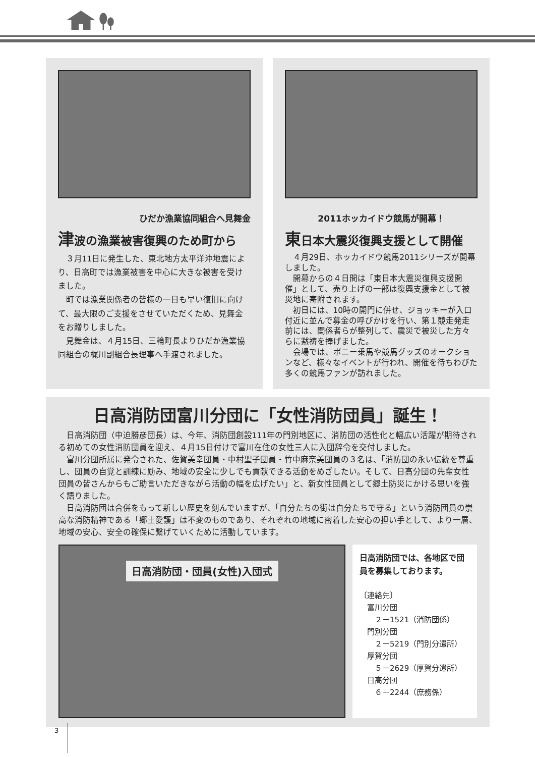ひだか漁業協同組合へ見舞金
津波の漁業被害復興のため町から
３月11日に発生した、東北地方太平洋沖地震により、日高町では漁業被害を中心に大きな被害を受けました。
町では漁業関係者の皆様の一日も早い復旧に向けて、最大限のご支援をさせていただくため、見舞金をお贈りしました。
見舞金は、４月15日、三輪町長よりひだか漁業協同組合の梶川副組合長理事へ手渡されました。
2011ホッカイドウ競馬が開幕！
東日本大震災復興支援として開催
４月29日、ホッカイドウ競馬2011シリーズが開幕しました。
開幕からの４日間は「東日本大震災復興支援開催」として、売り上げの一部は復興支援金として被災地に寄附されます。
初日には、10時の開門に併せ、ジョッキーが入口付近に並んで募金の呼びかけを行い、第１競走発走前には、関係者らが整列して、震災で被災した方々らに黙祷を捧げました。
会場では、ポニー乗馬や競馬グッズのオークションなど、様々なイベントが行われ、開催を待ちわびた多くの競馬ファンが訪れました。
日高消防団富川分団に「女性消防団員」誕生！
日高消防団（中迫勝彦団長）は、今年、消防団創設111年の門別地区に、消防団の活性化と幅広い活躍が期待される初めての女性消防団員を迎え、４月15日付けで富川在住の女性三人に入団辞令を交付しました。
富川分団所属に発令された、佐賀美幸団員・中村聖子団員・竹中麻奈美団員の３名は、「消防団の永い伝統を尊重し、団員の自覚と訓練に励み、地域の安全に少しでも貢献できる活動をめざしたい。そして、日高分団の先輩女性団員の皆さんからもご助言いただきながら活動の幅を広げたい」と、新女性団員として郷土防災にかける思いを強く語りました。
日高消防団は合併をもって新しい歴史を刻んでいますが、「自分たちの街は自分たちで守る」という消防団員の崇高な消防精神である「郷土愛護」は不変のものであり、それぞれの地域に密着した安心の担い手として、より一層、地域の安心、安全の確保に繋げていくために活動しています。
日高消防団・団員(女性)入団式
日高消防団では、各地区で団員を募集しております。
〔連絡先〕
　富川分団
　　２－1521（消防団係）
　門別分団
　　２－5219（門別分遣所）
　厚賀分団
　　５－2629（厚賀分遣所）
　日高分団
　　６－2244（庶務係）
3